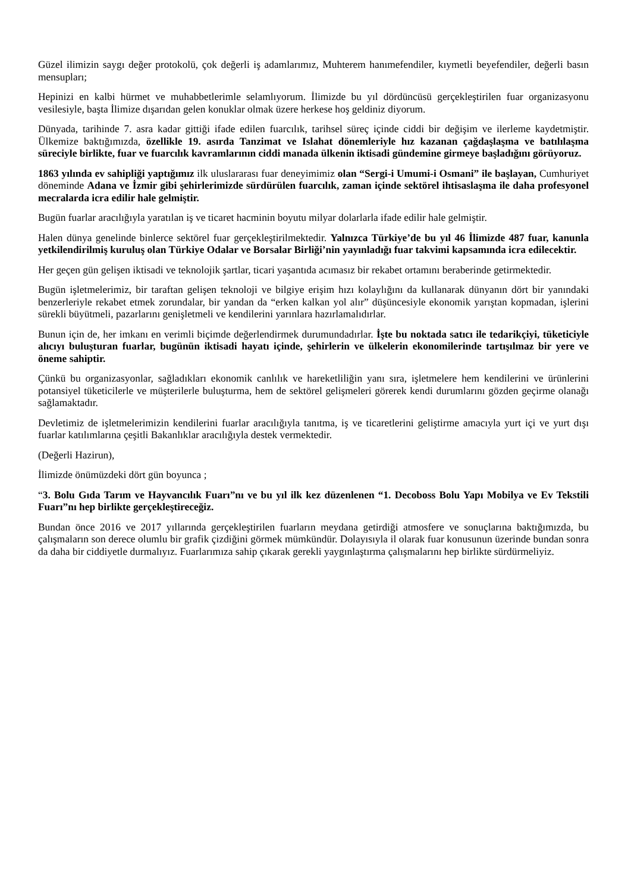Güzel ilimizin saygı değer protokolü, çok değerli iş adamlarımız, Muhterem hanımefendiler, kıymetli beyefendiler, değerli basın mensupları;
Hepinizi en kalbi hürmet ve muhabbetlerimle selamlıyorum. İlimizde bu yıl dördüncüsü gerçekleştirilen fuar organizasyonu vesilesiyle, başta İlimize dışarıdan gelen konuklar olmak üzere herkese hoş geldiniz diyorum.
Dünyada, tarihinde 7. asra kadar gittiği ifade edilen fuarcılık, tarihsel süreç içinde ciddi bir değişim ve ilerleme kaydetmiştir. Ülkemize baktığımızda, özellikle 19. asırda Tanzimat ve Islahat dönemleriyle hız kazanan çağdaşlaşma ve batılılaşma süreciyle birlikte, fuar ve fuarcılık kavramlarının ciddi manada ülkenin iktisadi gündemine girmeye başladığını görüyoruz.
1863 yılında ev sahipliği yaptığımız ilk uluslararası fuar deneyimimiz olan “Sergi-i Umumi-i Osmani” ile başlayan, Cumhuriyet döneminde Adana ve İzmir gibi şehirlerimizde sürdürülen fuarcılık, zaman içinde sektörel ihtisaslaşma ile daha profesyonel mecralarda icra edilir hale gelmiştir.
Bugün fuarlar aracılığıyla yaratılan iş ve ticaret hacminin boyutu milyar dolarlarla ifade edilir hale gelmiştir.
Halen dünya genelinde binlerce sektörel fuar gerçekleştirilmektedir. Yalnızca Türkiye’de bu yıl 46 İlimizde 487 fuar, kanunla yetkilendirilmiş kuruluş olan Türkiye Odalar ve Borsalar Birliği’nin yayınladığı fuar takvimi kapsamında icra edilecektir.
Her geçen gün gelişen iktisadi ve teknolojik şartlar, ticari yaşantıda acımasız bir rekabet ortamını beraberinde getirmektedir.
Bugün işletmelerimiz, bir taraftan gelişen teknoloji ve bilgiye erişim hızı kolaylığını da kullanarak dünyanın dört bir yanındaki benzerleriyle rekabet etmek zorundalar, bir yandan da “erken kalkan yol alır” düşüncesiyle ekonomik yarıştan kopmadan, işlerini sürekli büyütmeli, pazarlarını genişletmeli ve kendilerini yarınlara hazırlamalıdırlar.
Bunun için de, her imkanı en verimli biçimde değerlendirmek durumundadırlar. İşte bu noktada satıcı ile tedarikçiyi, tüketiciyle alıcıyı buluşturan fuarlar, bugünün iktisadi hayatı içinde, şehirlerin ve ülkelerin ekonomilerinde tartışılmaz bir yere ve öneme sahiptir.
Çünkü bu organizasyonlar, sağladıkları ekonomik canlılık ve hareketliliğin yanı sıra, işletmelere hem kendilerini ve ürünlerini potansiyel tüketicilerle ve müşterilerle buluşturma, hem de sektörel gelişmeleri görerek kendi durumlarını gözden geçirme olanağı sağlamaktadır.
Devletimiz de işletmelerimizin kendilerini fuarlar aracılığıyla tanıtma, iş ve ticaretlerini geliştirme amacıyla yurt içi ve yurt dışı fuarlar katılımlarına çeşitli Bakanlıklar aracılığıyla destek vermektedir.
(Değerli Hazirun),
İlimizde önümüzdeki dört gün boyunca ;
“3. Bolu Gıda Tarım ve Hayvancılık Fuarı”nı ve bu yıl ilk kez düzenlenen “1. Decoboss Bolu Yapı Mobilya ve Ev Tekstili Fuarı”nı hep birlikte gerçekleştireceğiz.
Bundan önce 2016 ve 2017 yıllarında gerçekleştirilen fuarların meydana getirdiği atmosfere ve sonuçlarına baktığımızda, bu çalışmaların son derece olumlu bir grafik çizdiğini görmek mümkündür. Dolayısıyla il olarak fuar konusunun üzerinde bundan sonra da daha bir ciddiyetle durmalıyız. Fuarlarımıza sahip çıkarak gerekli yaygınlaştırma çalışmalarını hep birlikte sürdürmeliyiz.